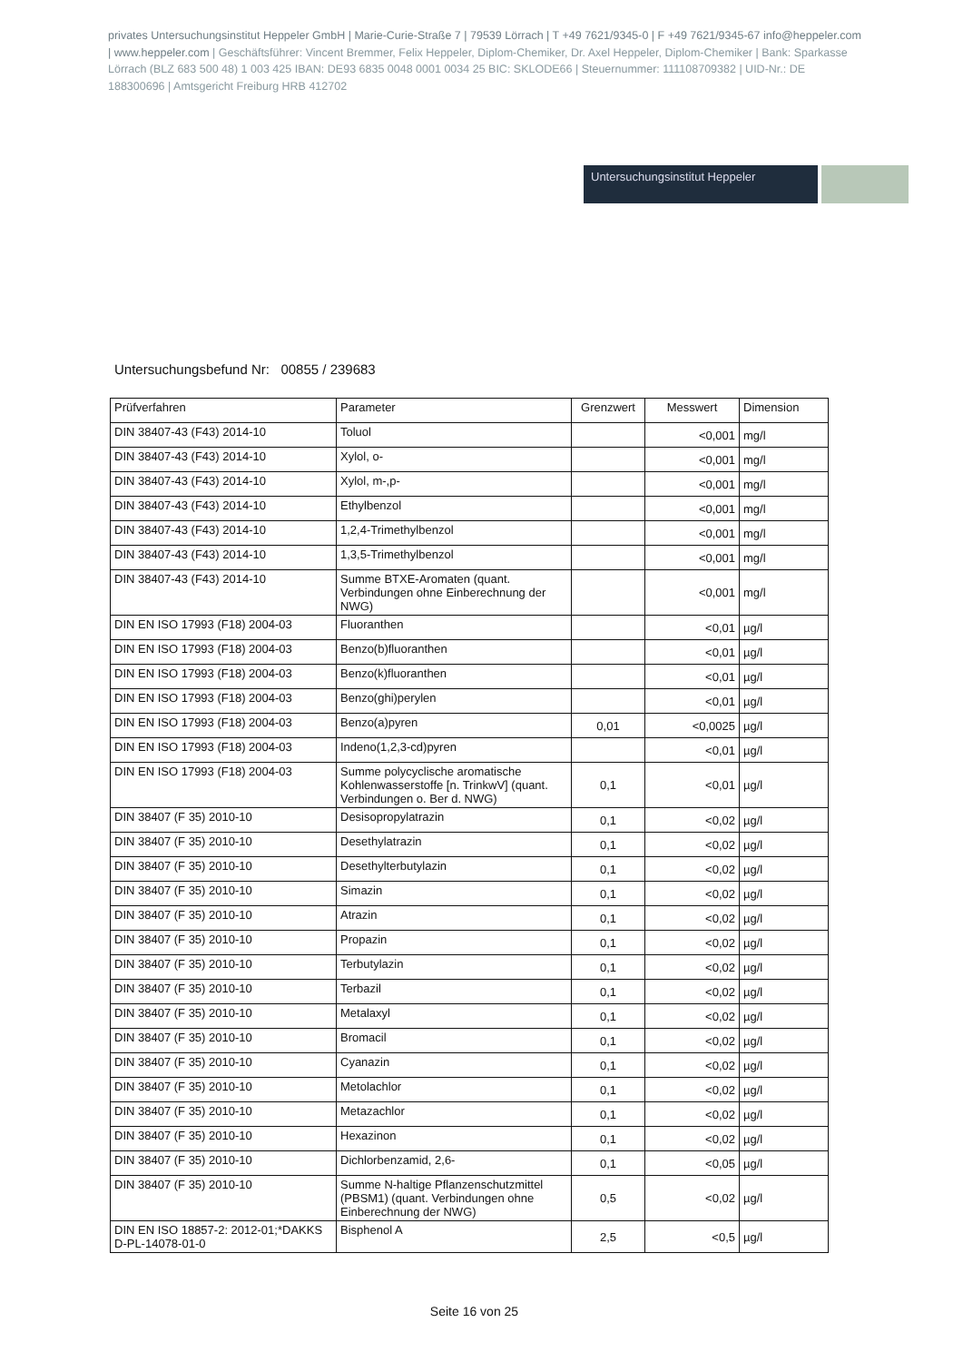privates Untersuchungsinstitut Heppeler GmbH | Marie-Curie-Straße 7 | 79539 Lörrach | T +49 7621/9345-0 | F +49 7621/9345-67 info@heppeler.com | www.heppeler.com | Geschäftsführer: Vincent Bremmer, Felix Heppeler, Diplom-Chemiker, Dr. Axel Heppeler, Diplom-Chemiker | Bank: Sparkasse Lörrach (BLZ 683 500 48) 1 003 425 IBAN: DE93 6835 0048 0001 0034 25 BIC: SKLODE66 | Steuernummer: 11110870938​2 | UID-Nr.: DE 188300696 | Amtsgericht Freiburg HRB 412702
Untersuchungsinstitut Heppeler
Untersuchungsbefund Nr: 00855 / 239683
| Prüfverfahren | Parameter | Grenzwert | Messwert | Dimension |
| --- | --- | --- | --- | --- |
| DIN 38407-43 (F43) 2014-10 | Toluol | | <0,001 | mg/l |
| DIN 38407-43 (F43) 2014-10 | Xylol, o- | | <0,001 | mg/l |
| DIN 38407-43 (F43) 2014-10 | Xylol, m-,p- | | <0,001 | mg/l |
| DIN 38407-43 (F43) 2014-10 | Ethylbenzol | | <0,001 | mg/l |
| DIN 38407-43 (F43) 2014-10 | 1,2,4-Trimethylbenzol | | <0,001 | mg/l |
| DIN 38407-43 (F43) 2014-10 | 1,3,5-Trimethylbenzol | | <0,001 | mg/l |
| DIN 38407-43 (F43) 2014-10 | Summe BTXE-Aromaten (quant. Verbindungen ohne Einberechnung der NWG) | | <0,001 | mg/l |
| DIN EN ISO 17993 (F18) 2004-03 | Fluoranthen | | <0,01 | µg/l |
| DIN EN ISO 17993 (F18) 2004-03 | Benzo(b)fluoranthen | | <0,01 | µg/l |
| DIN EN ISO 17993 (F18) 2004-03 | Benzo(k)fluoranthen | | <0,01 | µg/l |
| DIN EN ISO 17993 (F18) 2004-03 | Benzo(ghi)perylen | | <0,01 | µg/l |
| DIN EN ISO 17993 (F18) 2004-03 | Benzo(a)pyren | 0,01 | <0,0025 | µg/l |
| DIN EN ISO 17993 (F18) 2004-03 | Indeno(1,2,3-cd)pyren | | <0,01 | µg/l |
| DIN EN ISO 17993 (F18) 2004-03 | Summe polycyclische aromatische Kohlenwasserstoffe [n. TrinkwV] (quant. Verbindungen o. Ber d. NWG) | 0,1 | <0,01 | µg/l |
| DIN 38407 (F 35) 2010-10 | Desisopropylatrazin | 0,1 | <0,02 | µg/l |
| DIN 38407 (F 35) 2010-10 | Desethylatrazin | 0,1 | <0,02 | µg/l |
| DIN 38407 (F 35) 2010-10 | Desethylterbutylazin | 0,1 | <0,02 | µg/l |
| DIN 38407 (F 35) 2010-10 | Simazin | 0,1 | <0,02 | µg/l |
| DIN 38407 (F 35) 2010-10 | Atrazin | 0,1 | <0,02 | µg/l |
| DIN 38407 (F 35) 2010-10 | Propazin | 0,1 | <0,02 | µg/l |
| DIN 38407 (F 35) 2010-10 | Terbutylazin | 0,1 | <0,02 | µg/l |
| DIN 38407 (F 35) 2010-10 | Terbazil | 0,1 | <0,02 | µg/l |
| DIN 38407 (F 35) 2010-10 | Metalaxyl | 0,1 | <0,02 | µg/l |
| DIN 38407 (F 35) 2010-10 | Bromacil | 0,1 | <0,02 | µg/l |
| DIN 38407 (F 35) 2010-10 | Cyanazin | 0,1 | <0,02 | µg/l |
| DIN 38407 (F 35) 2010-10 | Metolachlor | 0,1 | <0,02 | µg/l |
| DIN 38407 (F 35) 2010-10 | Metazachlor | 0,1 | <0,02 | µg/l |
| DIN 38407 (F 35) 2010-10 | Hexazinon | 0,1 | <0,02 | µg/l |
| DIN 38407 (F 35) 2010-10 | Dichlorbenzamid, 2,6- | 0,1 | <0,05 | µg/l |
| DIN 38407 (F 35) 2010-10 | Summe N-haltige Pflanzenschutzmittel (PBSM1) (quant. Verbindungen ohne Einberechnung der NWG) | 0,5 | <0,02 | µg/l |
| DIN EN ISO 18857-2: 2012-01;*DAKKS D-PL-14078-01-0 | Bisphenol A | 2,5 | <0,5 | µg/l |
Seite 16 von 25